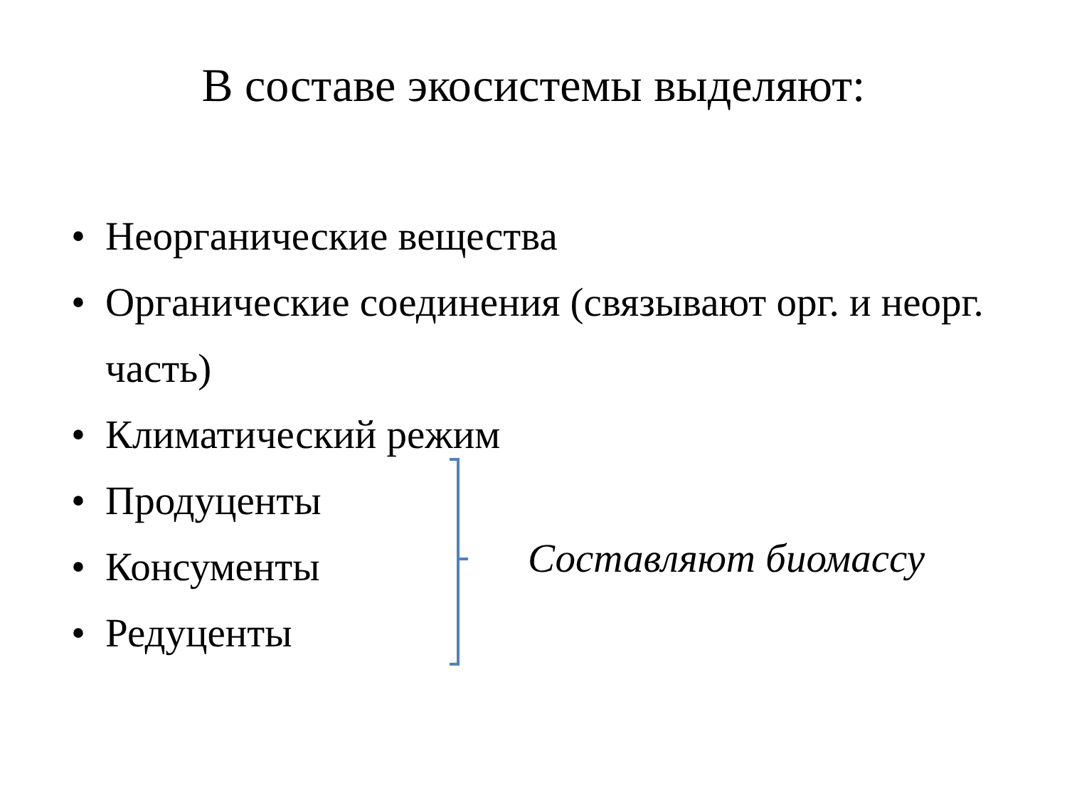В составе экосистемы выделяют:
• Неорганические вещества
• Органические соединения (связывают орг. и неорг. часть)
• Климатический режим
• Продуценты
• Консументы
• Редуценты
Составляют биомассу